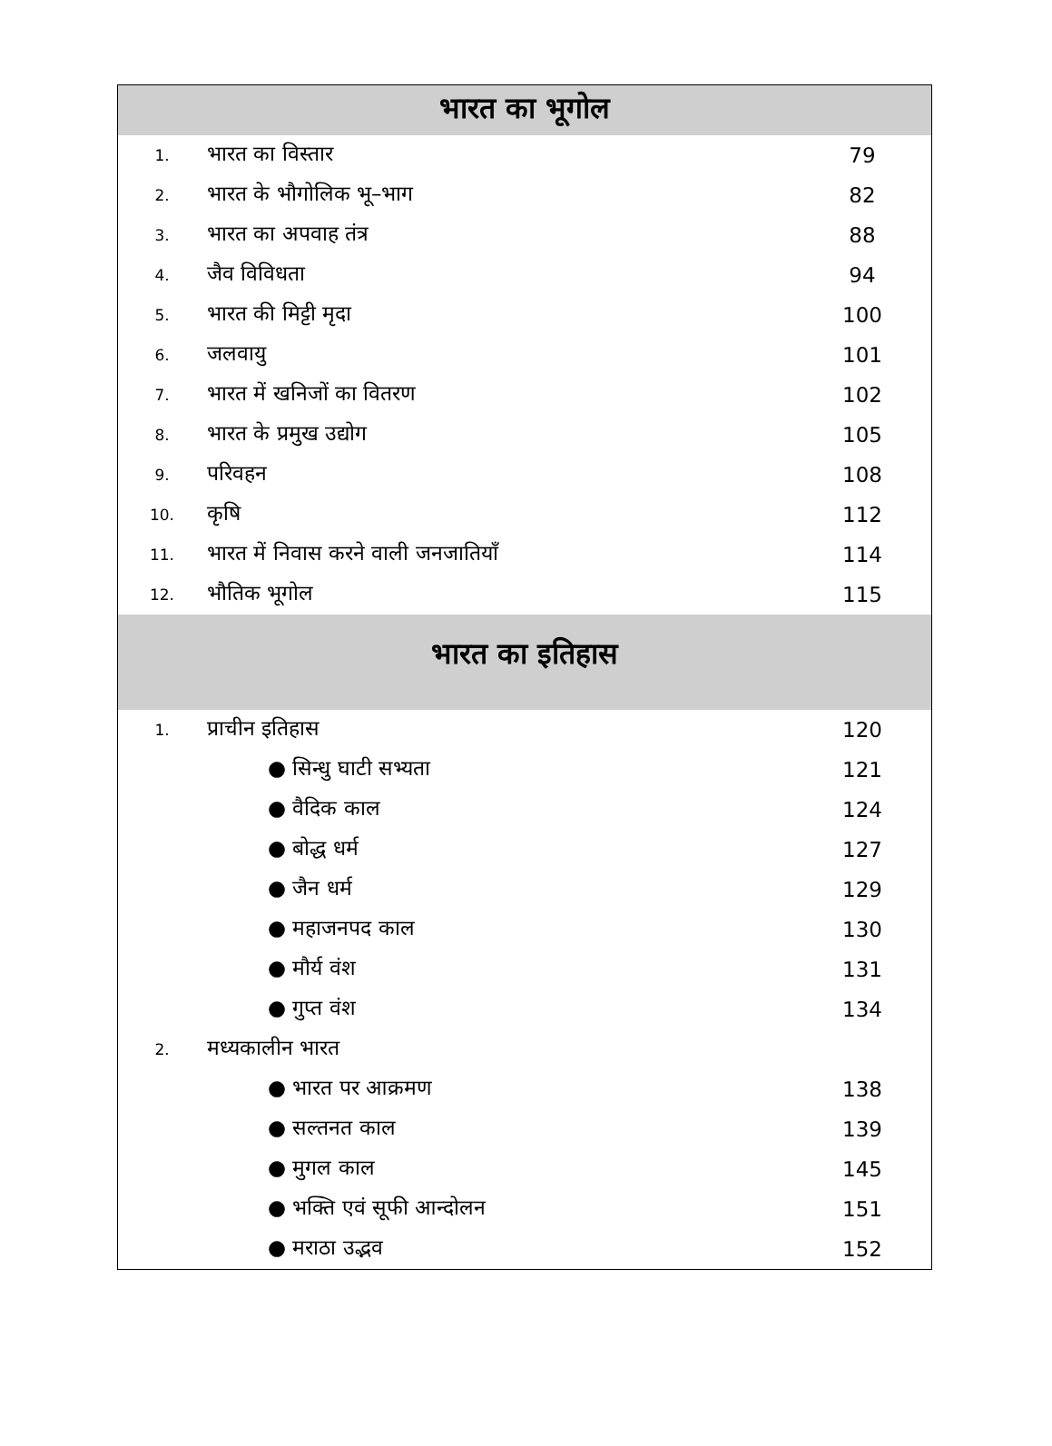| भारत का भूगोल | | |
| --- | --- | --- |
| 1. | भारत का विस्तार | 79 |
| 2. | भारत के भौगोलिक भू–भाग | 82 |
| 3. | भारत का अपवाह तंत्र | 88 |
| 4. | जैव विविधता | 94 |
| 5. | भारत की मिट्टी मृदा | 100 |
| 6. | जलवायु | 101 |
| 7. | भारत में खनिजों का वितरण | 102 |
| 8. | भारत के प्रमुख उद्योग | 105 |
| 9. | परिवहन | 108 |
| 10. | कृषि | 112 |
| 11. | भारत में निवास करने वाली जनजातियाँ | 114 |
| 12. | भौतिक भूगोल | 115 |
| भारत का इतिहास | | |
| 1. | प्राचीन इतिहास | 120 |
| | ● सिन्धु घाटी सभ्यता | 121 |
| | ● वैदिक काल | 124 |
| | ● बोद्ध धर्म | 127 |
| | ● जैन धर्म | 129 |
| | ● महाजनपद काल | 130 |
| | ● मौर्य वंश | 131 |
| | ● गुप्त वंश | 134 |
| 2. | मध्यकालीन भारत | |
| | ● भारत पर आक्रमण | 138 |
| | ● सल्तनत काल | 139 |
| | ● मुगल काल | 145 |
| | ● भक्ति एवं सूफी आन्दोलन | 151 |
| | ● मराठा उद्भव | 152 |